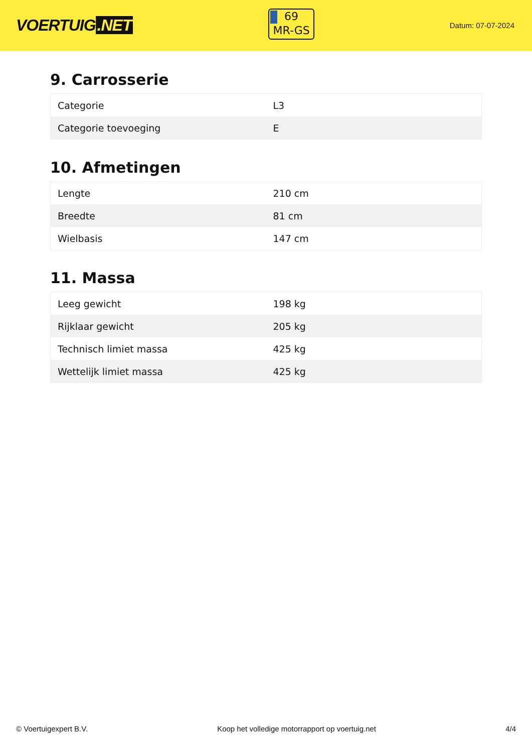VOERTUIG.NET
69
MR-GS
Datum: 07-07-2024
9. Carrosserie
| Categorie | L3 |
| Categorie toevoeging | E |
10. Afmetingen
| Lengte | 210 cm |
| Breedte | 81 cm |
| Wielbasis | 147 cm |
11. Massa
| Leeg gewicht | 198 kg |
| Rijklaar gewicht | 205 kg |
| Technisch limiet massa | 425 kg |
| Wettelijk limiet massa | 425 kg |
© Voertuigexpert B.V. Koop het volledige motorrapport op voertuig.net 4/4